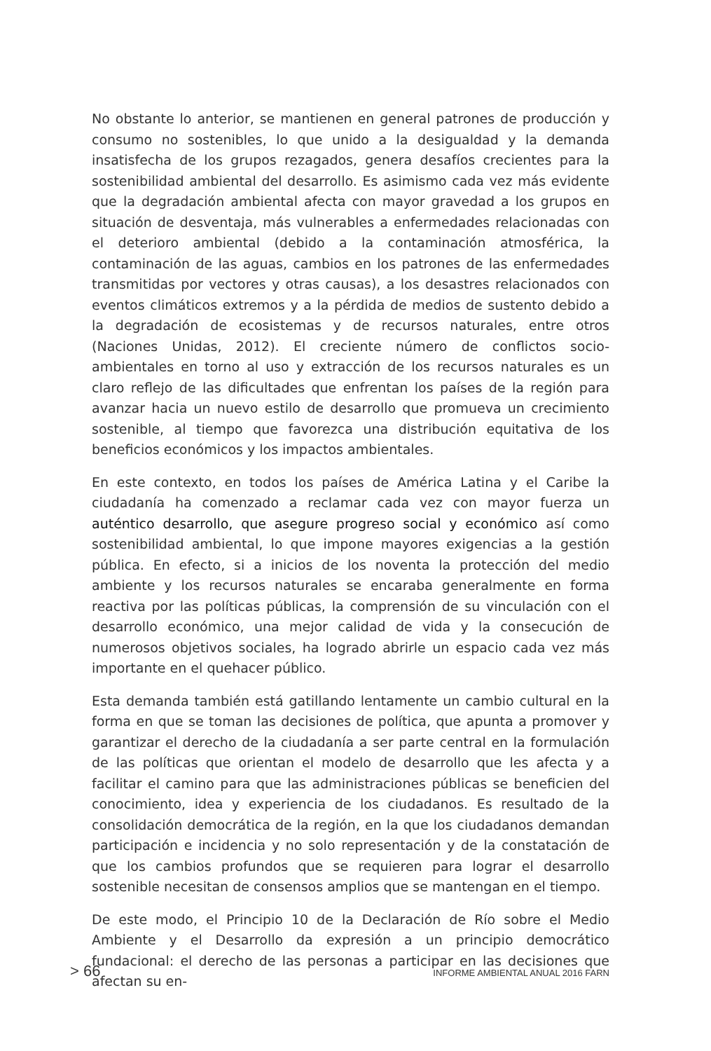No obstante lo anterior, se mantienen en general patrones de producción y consumo no sostenibles, lo que unido a la desigualdad y la demanda insatisfecha de los grupos rezagados, genera desafíos crecientes para la sostenibilidad ambiental del desarrollo. Es asimismo cada vez más evidente que la degradación ambiental afecta con mayor gravedad a los grupos en situación de desventaja, más vulnerables a enfermedades relacionadas con el deterioro ambiental (debido a la contaminación atmosférica, la contaminación de las aguas, cambios en los patrones de las enfermedades transmitidas por vectores y otras causas), a los desastres relacionados con eventos climáticos extremos y a la pérdida de medios de sustento debido a la degradación de ecosistemas y de recursos naturales, entre otros (Naciones Unidas, 2012). El creciente número de conflictos socio-ambientales en torno al uso y extracción de los recursos naturales es un claro reflejo de las dificultades que enfrentan los países de la región para avanzar hacia un nuevo estilo de desarrollo que promueva un crecimiento sostenible, al tiempo que favorezca una distribución equitativa de los beneficios económicos y los impactos ambientales.
En este contexto, en todos los países de América Latina y el Caribe la ciudadanía ha comenzado a reclamar cada vez con mayor fuerza un auténtico desarrollo, que asegure progreso social y económico así como sostenibilidad ambiental, lo que impone mayores exigencias a la gestión pública. En efecto, si a inicios de los noventa la protección del medio ambiente y los recursos naturales se encaraba generalmente en forma reactiva por las políticas públicas, la comprensión de su vinculación con el desarrollo económico, una mejor calidad de vida y la consecución de numerosos objetivos sociales, ha logrado abrirle un espacio cada vez más importante en el quehacer público.
Esta demanda también está gatillando lentamente un cambio cultural en la forma en que se toman las decisiones de política, que apunta a promover y garantizar el derecho de la ciudadanía a ser parte central en la formulación de las políticas que orientan el modelo de desarrollo que les afecta y a facilitar el camino para que las administraciones públicas se beneficien del conocimiento, idea y experiencia de los ciudadanos. Es resultado de la consolidación democrática de la región, en la que los ciudadanos demandan participación e incidencia y no solo representación y de la constatación de que los cambios profundos que se requieren para lograr el desarrollo sostenible necesitan de consensos amplios que se mantengan en el tiempo.
De este modo, el Principio 10 de la Declaración de Río sobre el Medio Ambiente y el Desarrollo da expresión a un principio democrático fundacional: el derecho de las personas a participar en las decisiones que afectan su en-
> 66 INFORME AMBIENTAL ANUAL 2016 FARN